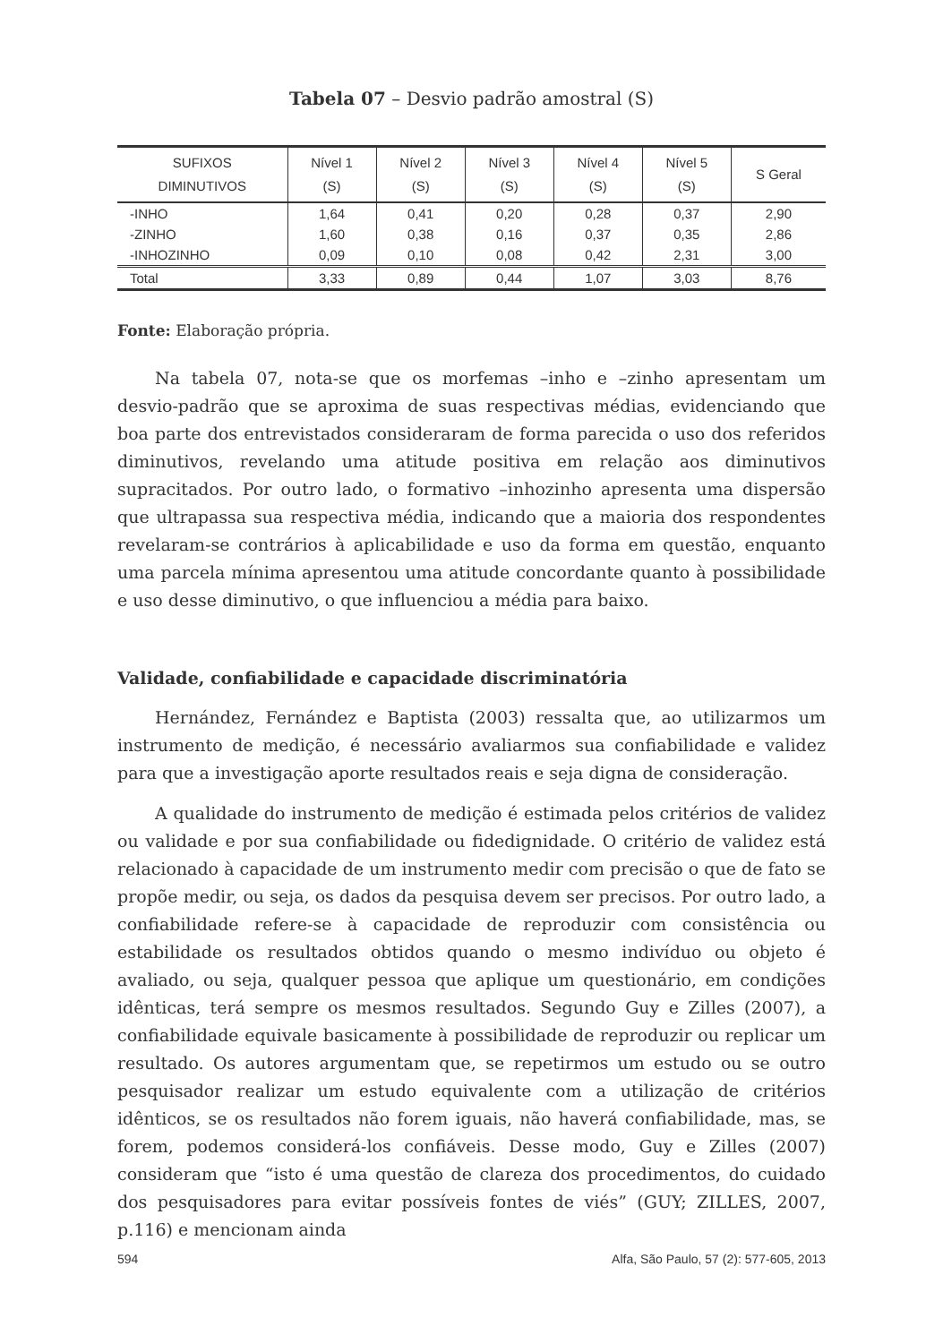Tabela 07 – Desvio padrão amostral (S)
| SUFIXOS DIMINUTIVOS | Nível 1 (S) | Nível 2 (S) | Nível 3 (S) | Nível 4 (S) | Nível 5 (S) | S Geral |
| --- | --- | --- | --- | --- | --- | --- |
| -INHO | 1,64 | 0,41 | 0,20 | 0,28 | 0,37 | 2,90 |
| -ZINHO | 1,60 | 0,38 | 0,16 | 0,37 | 0,35 | 2,86 |
| -INHOZINHO | 0,09 | 0,10 | 0,08 | 0,42 | 2,31 | 3,00 |
| Total | 3,33 | 0,89 | 0,44 | 1,07 | 3,03 | 8,76 |
Fonte: Elaboração própria.
Na tabela 07, nota-se que os morfemas –inho e –zinho apresentam um desvio-padrão que se aproxima de suas respectivas médias, evidenciando que boa parte dos entrevistados consideraram de forma parecida o uso dos referidos diminutivos, revelando uma atitude positiva em relação aos diminutivos supracitados. Por outro lado, o formativo –inhozinho apresenta uma dispersão que ultrapassa sua respectiva média, indicando que a maioria dos respondentes revelaram-se contrários à aplicabilidade e uso da forma em questão, enquanto uma parcela mínima apresentou uma atitude concordante quanto à possibilidade e uso desse diminutivo, o que influenciou a média para baixo.
Validade, confiabilidade e capacidade discriminatória
Hernández, Fernández e Baptista (2003) ressalta que, ao utilizarmos um instrumento de medição, é necessário avaliarmos sua confiabilidade e validez para que a investigação aporte resultados reais e seja digna de consideração.
A qualidade do instrumento de medição é estimada pelos critérios de validez ou validade e por sua confiabilidade ou fidedignidade. O critério de validez está relacionado à capacidade de um instrumento medir com precisão o que de fato se propõe medir, ou seja, os dados da pesquisa devem ser precisos. Por outro lado, a confiabilidade refere-se à capacidade de reproduzir com consistência ou estabilidade os resultados obtidos quando o mesmo indivíduo ou objeto é avaliado, ou seja, qualquer pessoa que aplique um questionário, em condições idênticas, terá sempre os mesmos resultados. Segundo Guy e Zilles (2007), a confiabilidade equivale basicamente à possibilidade de reproduzir ou replicar um resultado. Os autores argumentam que, se repetirmos um estudo ou se outro pesquisador realizar um estudo equivalente com a utilização de critérios idênticos, se os resultados não forem iguais, não haverá confiabilidade, mas, se forem, podemos considerá-los confiáveis. Desse modo, Guy e Zilles (2007) consideram que “isto é uma questão de clareza dos procedimentos, do cuidado dos pesquisadores para evitar possíveis fontes de viés” (GUY; ZILLES, 2007, p.116) e mencionam ainda
594 Alfa, São Paulo, 57 (2): 577-605, 2013